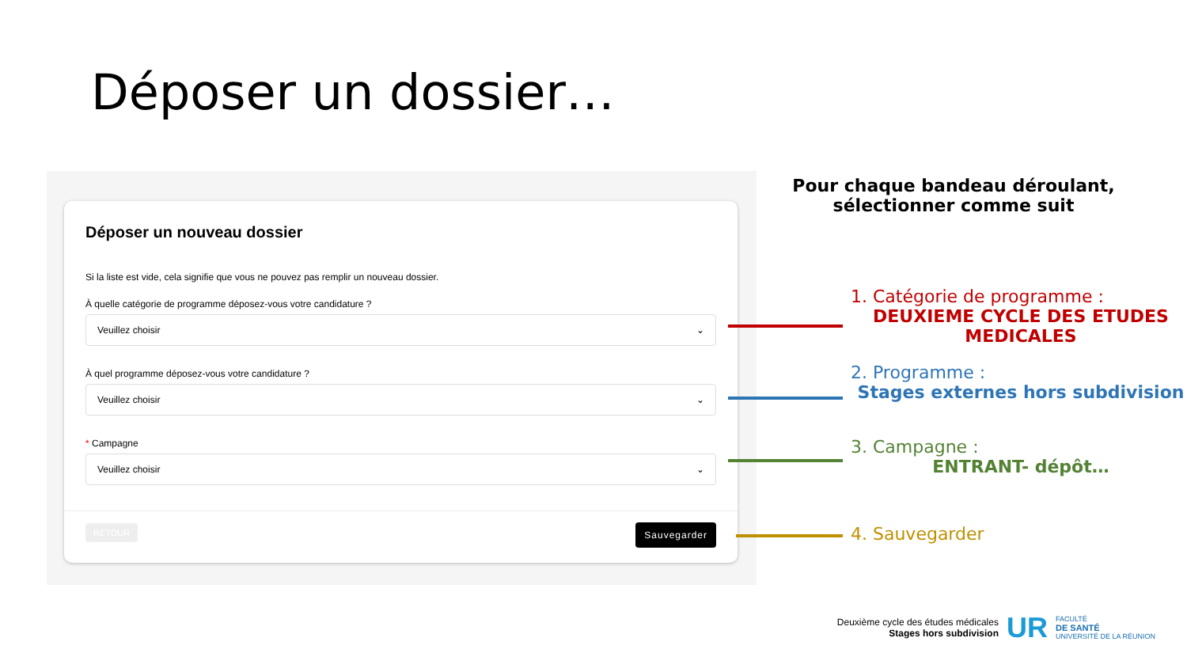Déposer un dossier…
Déposer un nouveau dossier
Si la liste est vide, cela signifie que vous ne pouvez pas remplir un nouveau dossier.
À quelle catégorie de programme déposez-vous votre candidature ?
Veuillez choisir ⌄
À quel programme déposez-vous votre candidature ?
Veuillez choisir ⌄
* Campagne
Veuillez choisir ⌄
RETOUR Sauvegarder
Pour chaque bandeau déroulant, sélectionner comme suit
1. Catégorie de programme :
DEUXIEME CYCLE DES ETUDES MEDICALES
2. Programme :
Stages externes hors subdivision
3. Campagne :
ENTRANT- dépôt…
4. Sauvegarder
Deuxième cycle des études médicales
Stages hors subdivision
UR
FACULTÉ
DE SANTÉ
UNIVERSITÉ DE LA RÉUNION